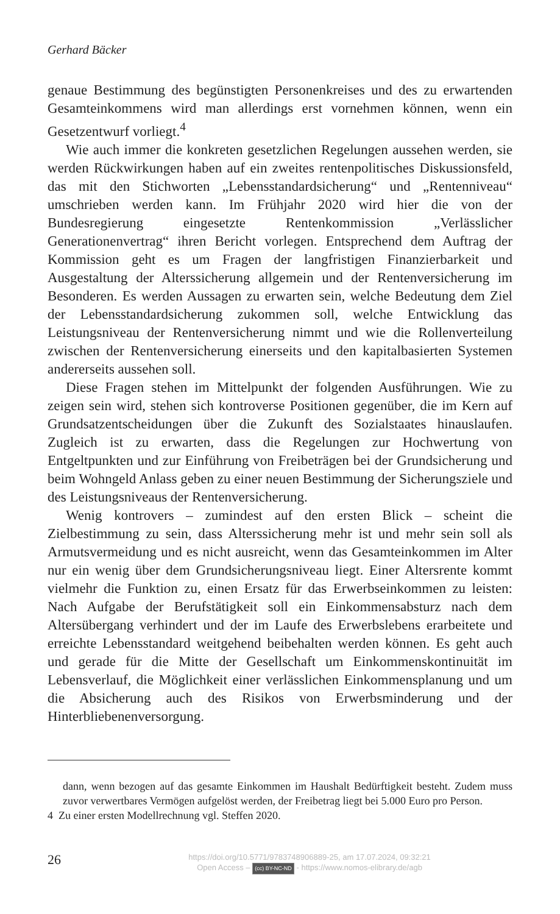Gerhard Bäcker
genaue Bestimmung des begünstigten Personenkreises und des zu erwartenden Gesamteinkommens wird man allerdings erst vornehmen können, wenn ein Gesetzentwurf vorliegt.<sup>4</sup>
Wie auch immer die konkreten gesetzlichen Regelungen aussehen werden, sie werden Rückwirkungen haben auf ein zweites rentenpolitisches Diskussionsfeld, das mit den Stichworten „Lebensstandardsicherung“ und „Rentenniveau“ umschrieben werden kann. Im Frühjahr 2020 wird hier die von der Bundesregierung eingesetzte Rentenkommission „Verlässlicher Generationenvertrag“ ihren Bericht vorlegen. Entsprechend dem Auftrag der Kommission geht es um Fragen der langfristigen Finanzierbarkeit und Ausgestaltung der Alterssicherung allgemein und der Rentenversicherung im Besonderen. Es werden Aussagen zu erwarten sein, welche Bedeutung dem Ziel der Lebensstandardsicherung zukommen soll, welche Entwicklung das Leistungsniveau der Rentenversicherung nimmt und wie die Rollenverteilung zwischen der Rentenversicherung einerseits und den kapitalbasierten Systemen andererseits aussehen soll.
Diese Fragen stehen im Mittelpunkt der folgenden Ausführungen. Wie zu zeigen sein wird, stehen sich kontroverse Positionen gegenüber, die im Kern auf Grundsatzentscheidungen über die Zukunft des Sozialstaates hinauslaufen. Zugleich ist zu erwarten, dass die Regelungen zur Hochwertung von Entgeltpunkten und zur Einführung von Freibeträgen bei der Grundsicherung und beim Wohngeld Anlass geben zu einer neuen Bestimmung der Sicherungsziele und des Leistungsniveaus der Rentenversicherung.
Wenig kontrovers – zumindest auf den ersten Blick – scheint die Zielbestimmung zu sein, dass Alterssicherung mehr ist und mehr sein soll als Armutsvermeidung und es nicht ausreicht, wenn das Gesamteinkommen im Alter nur ein wenig über dem Grundsicherungsniveau liegt. Einer Altersrente kommt vielmehr die Funktion zu, einen Ersatz für das Erwerbseinkommen zu leisten: Nach Aufgabe der Berufstätigkeit soll ein Einkommensabsturz nach dem Altersübergang verhindert und der im Laufe des Erwerbslebens erarbeitete und erreichte Lebensstandard weitgehend beibehalten werden können. Es geht auch und gerade für die Mitte der Gesellschaft um Einkommenskontinuität im Lebensverlauf, die Möglichkeit einer verlässlichen Einkommensplanung und um die Absicherung auch des Risikos von Erwerbsminderung und der Hinterbliebenenversorgung.
dann, wenn bezogen auf das gesamte Einkommen im Haushalt Bedürftigkeit besteht. Zudem muss zuvor verwertbares Vermögen aufgelöst werden, der Freibetrag liegt bei 5.000 Euro pro Person.
4 Zu einer ersten Modellrechnung vgl. Steffen 2020.
26
https://doi.org/10.5771/9783748906889-25, am 17.07.2024, 09:32:21
Open Access – (cc) BY-NC-ND - https://www.nomos-elibrary.de/agb